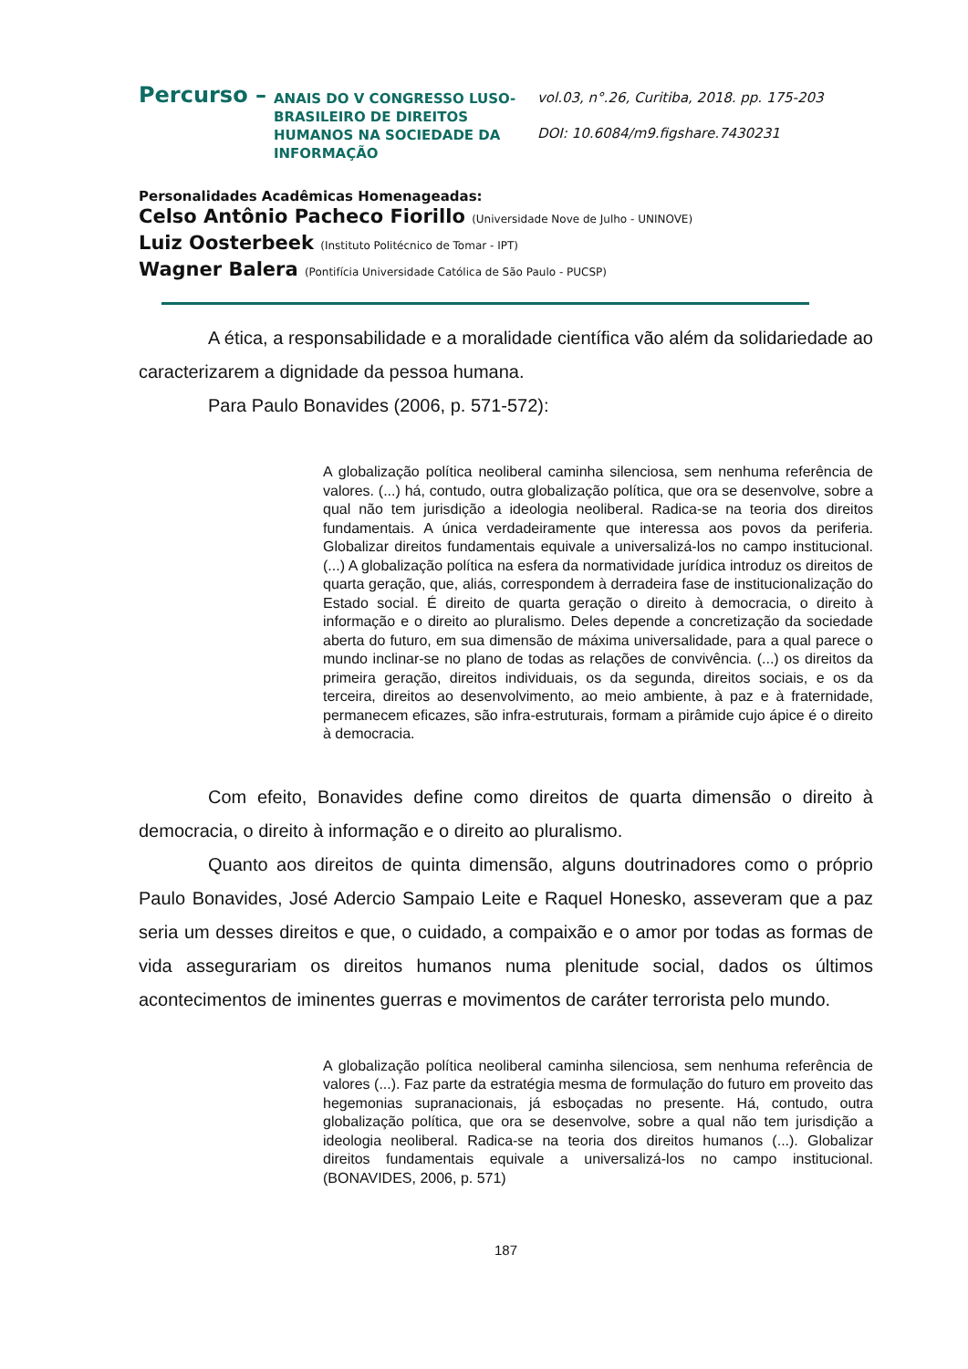Percurso –
ANAIS DO V CONGRESSO LUSO-BRASILEIRO DE DIREITOS HUMANOS NA SOCIEDADE DA INFORMAÇÃO
vol.03, n°.26, Curitiba, 2018. pp. 175-203
DOI: 10.6084/m9.figshare.7430231
Personalidades Acadêmicas Homenageadas:
Celso Antônio Pacheco Fiorillo (Universidade Nove de Julho - UNINOVE)
Luiz Oosterbeek (Instituto Politécnico de Tomar - IPT)
Wagner Balera (Pontifícia Universidade Católica de São Paulo - PUCSP)
A ética, a responsabilidade e a moralidade científica vão além da solidariedade ao caracterizarem a dignidade da pessoa humana.
Para Paulo Bonavides (2006, p. 571-572):
A globalização política neoliberal caminha silenciosa, sem nenhuma referência de valores. (...) há, contudo, outra globalização política, que ora se desenvolve, sobre a qual não tem jurisdição a ideologia neoliberal. Radica-se na teoria dos direitos fundamentais. A única verdadeiramente que interessa aos povos da periferia. Globalizar direitos fundamentais equivale a universalizá-los no campo institucional. (...) A globalização política na esfera da normatividade jurídica introduz os direitos de quarta geração, que, aliás, correspondem à derradeira fase de institucionalização do Estado social. É direito de quarta geração o direito à democracia, o direito à informação e o direito ao pluralismo. Deles depende a concretização da sociedade aberta do futuro, em sua dimensão de máxima universalidade, para a qual parece o mundo inclinar-se no plano de todas as relações de convivência. (...) os direitos da primeira geração, direitos individuais, os da segunda, direitos sociais, e os da terceira, direitos ao desenvolvimento, ao meio ambiente, à paz e à fraternidade, permanecem eficazes, são infra-estruturais, formam a pirâmide cujo ápice é o direito à democracia.
Com efeito, Bonavides define como direitos de quarta dimensão o direito à democracia, o direito à informação e o direito ao pluralismo.
Quanto aos direitos de quinta dimensão, alguns doutrinadores como o próprio Paulo Bonavides, José Adercio Sampaio Leite e Raquel Honesko, asseveram que a paz seria um desses direitos e que, o cuidado, a compaixão e o amor por todas as formas de vida assegurariam os direitos humanos numa plenitude social, dados os últimos acontecimentos de iminentes guerras e movimentos de caráter terrorista pelo mundo.
A globalização política neoliberal caminha silenciosa, sem nenhuma referência de valores (...). Faz parte da estratégia mesma de formulação do futuro em proveito das hegemonias supranacionais, já esboçadas no presente. Há, contudo, outra globalização política, que ora se desenvolve, sobre a qual não tem jurisdição a ideologia neoliberal. Radica-se na teoria dos direitos humanos (...). Globalizar direitos fundamentais equivale a universalizá-los no campo institucional. (BONAVIDES, 2006, p. 571)
187